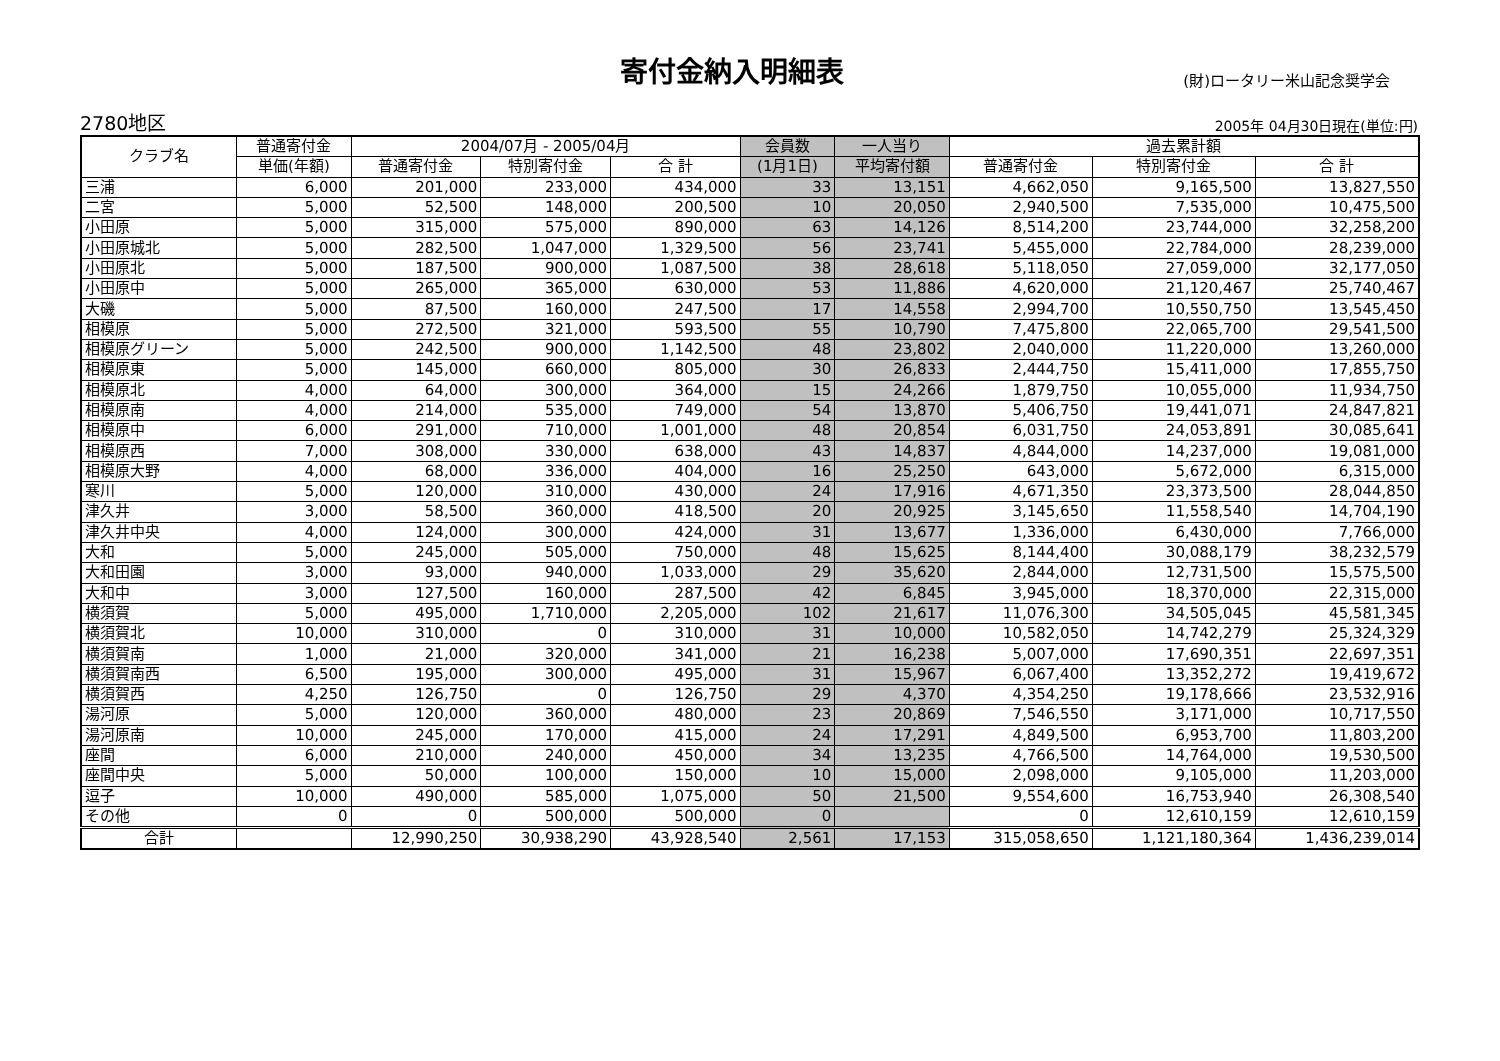寄付金納入明細表
(財)ロータリー米山記念奨学会
2780地区
2005年 04月30日現在(単位:円)
| クラブ名 | 普通寄付金 | 2004/07月 - 2005/04月 | | | 会員数 | 一人当り | 過去累計額 | | |
| --- | --- | --- | --- | --- | --- | --- | --- | --- | --- |
| | 単価(年額) | 普通寄付金 | 特別寄付金 | 合 計 | (1月1日) | 平均寄付額 | 普通寄付金 | 特別寄付金 | 合 計 |
| 三浦 | 6,000 | 201,000 | 233,000 | 434,000 | 33 | 13,151 | 4,662,050 | 9,165,500 | 13,827,550 |
| 二宮 | 5,000 | 52,500 | 148,000 | 200,500 | 10 | 20,050 | 2,940,500 | 7,535,000 | 10,475,500 |
| 小田原 | 5,000 | 315,000 | 575,000 | 890,000 | 63 | 14,126 | 8,514,200 | 23,744,000 | 32,258,200 |
| 小田原城北 | 5,000 | 282,500 | 1,047,000 | 1,329,500 | 56 | 23,741 | 5,455,000 | 22,784,000 | 28,239,000 |
| 小田原北 | 5,000 | 187,500 | 900,000 | 1,087,500 | 38 | 28,618 | 5,118,050 | 27,059,000 | 32,177,050 |
| 小田原中 | 5,000 | 265,000 | 365,000 | 630,000 | 53 | 11,886 | 4,620,000 | 21,120,467 | 25,740,467 |
| 大磯 | 5,000 | 87,500 | 160,000 | 247,500 | 17 | 14,558 | 2,994,700 | 10,550,750 | 13,545,450 |
| 相模原 | 5,000 | 272,500 | 321,000 | 593,500 | 55 | 10,790 | 7,475,800 | 22,065,700 | 29,541,500 |
| 相模原グリーン | 5,000 | 242,500 | 900,000 | 1,142,500 | 48 | 23,802 | 2,040,000 | 11,220,000 | 13,260,000 |
| 相模原東 | 5,000 | 145,000 | 660,000 | 805,000 | 30 | 26,833 | 2,444,750 | 15,411,000 | 17,855,750 |
| 相模原北 | 4,000 | 64,000 | 300,000 | 364,000 | 15 | 24,266 | 1,879,750 | 10,055,000 | 11,934,750 |
| 相模原南 | 4,000 | 214,000 | 535,000 | 749,000 | 54 | 13,870 | 5,406,750 | 19,441,071 | 24,847,821 |
| 相模原中 | 6,000 | 291,000 | 710,000 | 1,001,000 | 48 | 20,854 | 6,031,750 | 24,053,891 | 30,085,641 |
| 相模原西 | 7,000 | 308,000 | 330,000 | 638,000 | 43 | 14,837 | 4,844,000 | 14,237,000 | 19,081,000 |
| 相模原大野 | 4,000 | 68,000 | 336,000 | 404,000 | 16 | 25,250 | 643,000 | 5,672,000 | 6,315,000 |
| 寒川 | 5,000 | 120,000 | 310,000 | 430,000 | 24 | 17,916 | 4,671,350 | 23,373,500 | 28,044,850 |
| 津久井 | 3,000 | 58,500 | 360,000 | 418,500 | 20 | 20,925 | 3,145,650 | 11,558,540 | 14,704,190 |
| 津久井中央 | 4,000 | 124,000 | 300,000 | 424,000 | 31 | 13,677 | 1,336,000 | 6,430,000 | 7,766,000 |
| 大和 | 5,000 | 245,000 | 505,000 | 750,000 | 48 | 15,625 | 8,144,400 | 30,088,179 | 38,232,579 |
| 大和田園 | 3,000 | 93,000 | 940,000 | 1,033,000 | 29 | 35,620 | 2,844,000 | 12,731,500 | 15,575,500 |
| 大和中 | 3,000 | 127,500 | 160,000 | 287,500 | 42 | 6,845 | 3,945,000 | 18,370,000 | 22,315,000 |
| 横須賀 | 5,000 | 495,000 | 1,710,000 | 2,205,000 | 102 | 21,617 | 11,076,300 | 34,505,045 | 45,581,345 |
| 横須賀北 | 10,000 | 310,000 | 0 | 310,000 | 31 | 10,000 | 10,582,050 | 14,742,279 | 25,324,329 |
| 横須賀南 | 1,000 | 21,000 | 320,000 | 341,000 | 21 | 16,238 | 5,007,000 | 17,690,351 | 22,697,351 |
| 横須賀南西 | 6,500 | 195,000 | 300,000 | 495,000 | 31 | 15,967 | 6,067,400 | 13,352,272 | 19,419,672 |
| 横須賀西 | 4,250 | 126,750 | 0 | 126,750 | 29 | 4,370 | 4,354,250 | 19,178,666 | 23,532,916 |
| 湯河原 | 5,000 | 120,000 | 360,000 | 480,000 | 23 | 20,869 | 7,546,550 | 3,171,000 | 10,717,550 |
| 湯河原南 | 10,000 | 245,000 | 170,000 | 415,000 | 24 | 17,291 | 4,849,500 | 6,953,700 | 11,803,200 |
| 座間 | 6,000 | 210,000 | 240,000 | 450,000 | 34 | 13,235 | 4,766,500 | 14,764,000 | 19,530,500 |
| 座間中央 | 5,000 | 50,000 | 100,000 | 150,000 | 10 | 15,000 | 2,098,000 | 9,105,000 | 11,203,000 |
| 逗子 | 10,000 | 490,000 | 585,000 | 1,075,000 | 50 | 21,500 | 9,554,600 | 16,753,940 | 26,308,540 |
| その他 | 0 | 0 | 500,000 | 500,000 | 0 | | 0 | 12,610,159 | 12,610,159 |
| 合計 | | 12,990,250 | 30,938,290 | 43,928,540 | 2,561 | 17,153 | 315,058,650 | 1,121,180,364 | 1,436,239,014 |